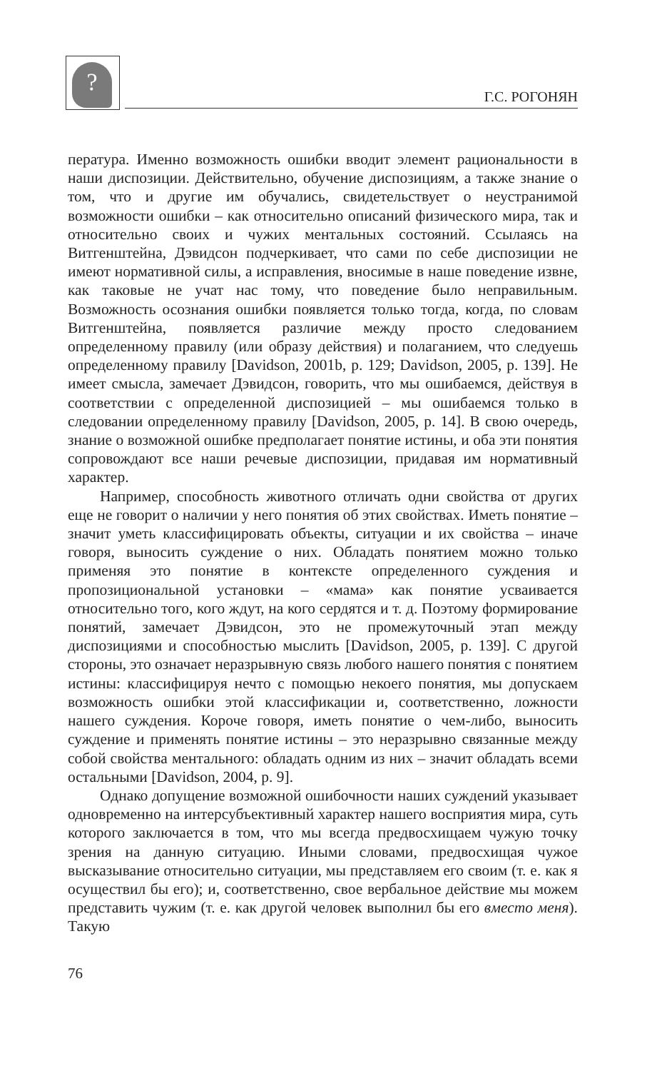?
Г.С. РОГОНЯН
пература. Именно возможность ошибки вводит элемент рациональности в наши диспозиции. Действительно, обучение диспозициям, а также знание о том, что и другие им обучались, свидетельствует о неустранимой возможности ошибки – как относительно описаний физического мира, так и относительно своих и чужих ментальных состояний. Ссылаясь на Витгенштейна, Дэвидсон подчеркивает, что сами по себе диспозиции не имеют нормативной силы, а исправления, вносимые в наше поведение извне, как таковые не учат нас тому, что поведение было неправильным. Возможность осознания ошибки появляется только тогда, когда, по словам Витгенштейна, появляется различие между просто следованием определенному правилу (или образу действия) и полаганием, что следуешь определенному правилу [Davidson, 2001b, p. 129; Davidson, 2005, p. 139]. Не имеет смысла, замечает Дэвидсон, говорить, что мы ошибаемся, действуя в соответствии с определенной диспозицией – мы ошибаемся только в следовании определенному правилу [Davidson, 2005, p. 14]. В свою очередь, знание о возможной ошибке предполагает понятие истины, и оба эти понятия сопровождают все наши речевые диспозиции, придавая им нормативный характер.
Например, способность животного отличать одни свойства от других еще не говорит о наличии у него понятия об этих свойствах. Иметь понятие – значит уметь классифицировать объекты, ситуации и их свойства – иначе говоря, выносить суждение о них. Обладать понятием можно только применяя это понятие в контексте определенного суждения и пропозициональной установки – «мама» как понятие усваивается относительно того, кого ждут, на кого сердятся и т. д. Поэтому формирование понятий, замечает Дэвидсон, это не промежуточный этап между диспозициями и способностью мыслить [Davidson, 2005, p. 139]. С другой стороны, это означает неразрывную связь любого нашего понятия с понятием истины: классифицируя нечто с помощью некоего понятия, мы допускаем возможность ошибки этой классификации и, соответственно, ложности нашего суждения. Короче говоря, иметь понятие о чем-либо, выносить суждение и применять понятие истины – это неразрывно связанные между собой свойства ментального: обладать одним из них – значит обладать всеми остальными [Davidson, 2004, p. 9].
Однако допущение возможной ошибочности наших суждений указывает одновременно на интерсубъективный характер нашего восприятия мира, суть которого заключается в том, что мы всегда предвосхищаем чужую точку зрения на данную ситуацию. Иными словами, предвосхищая чужое высказывание относительно ситуации, мы представляем его своим (т. е. как я осуществил бы его); и, соответственно, свое вербальное действие мы можем представить чужим (т. е. как другой человек выполнил бы его вместо меня). Такую
76